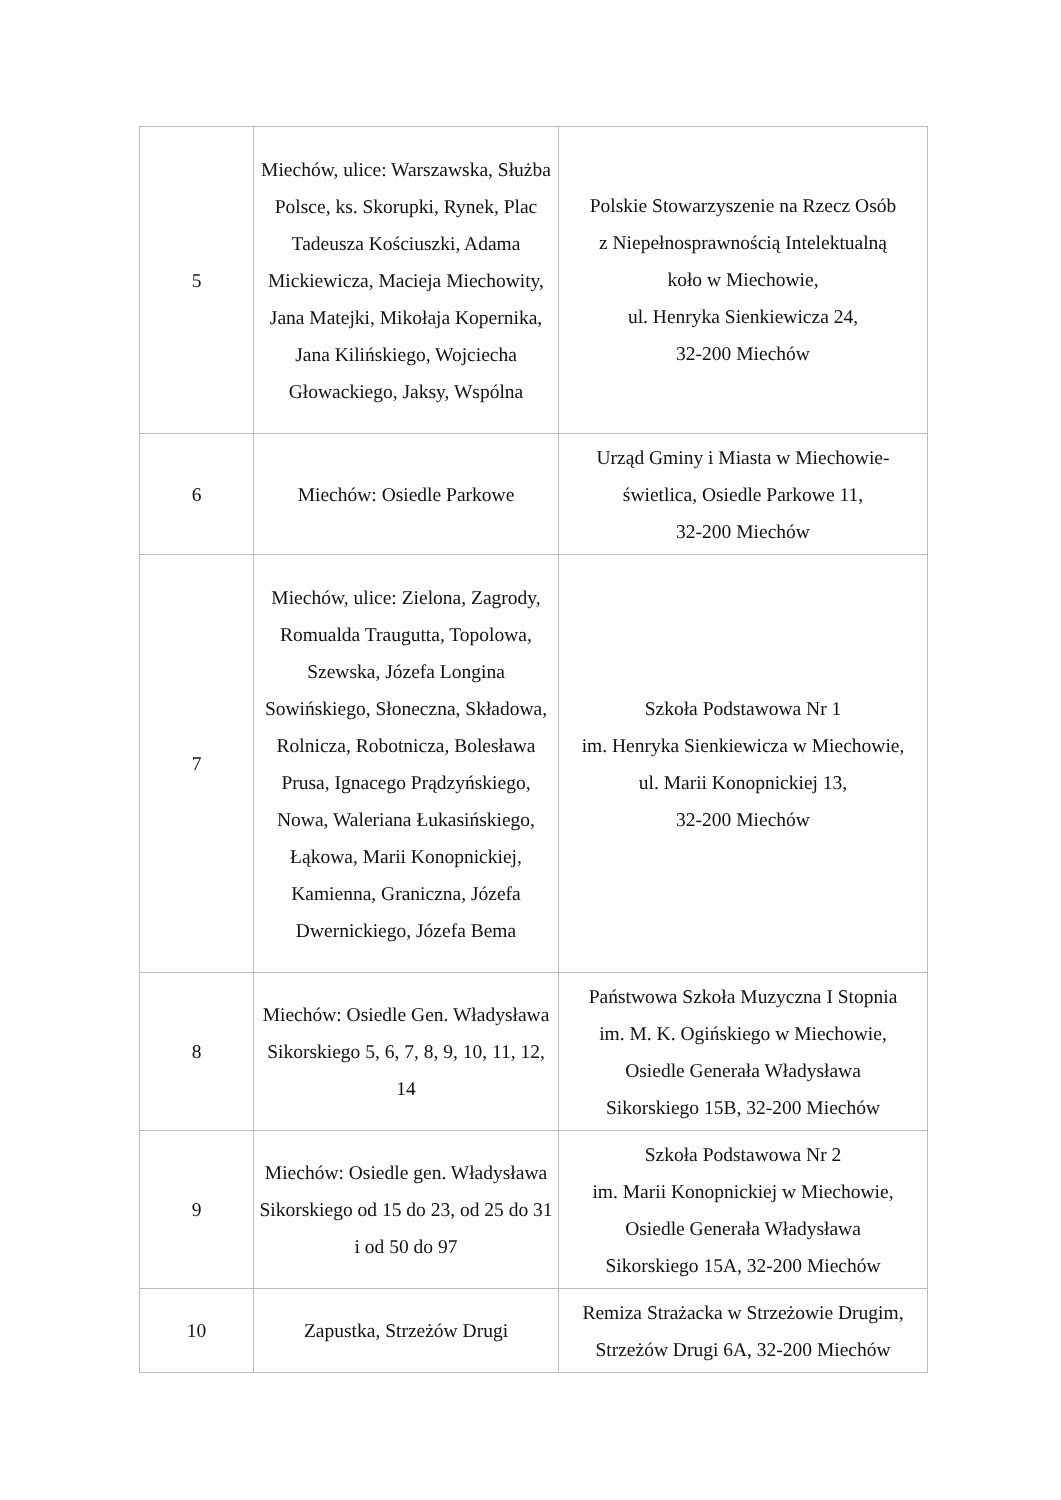| 5 | Miechów, ulice: Warszawska, Służba Polsce, ks. Skorupki, Rynek, Plac Tadeusza Kościuszki, Adama Mickiewicza, Macieja Miechowity, Jana Matejki, Mikołaja Kopernika, Jana Kilińskiego, Wojciecha Głowackiego, Jaksy, Wspólna | Polskie Stowarzyszenie na Rzecz Osób z Niepełnosprawnością Intelektualną koło w Miechowie, ul. Henryka Sienkiewicza 24, 32-200 Miechów |
| 6 | Miechów: Osiedle Parkowe | Urząd Gminy i Miasta w Miechowie- świetlica, Osiedle Parkowe 11, 32-200 Miechów |
| 7 | Miechów, ulice: Zielona, Zagrody, Romualda Traugutta, Topolowa, Szewska, Józefa Longina Sowińskiego, Słoneczna, Składowa, Rolnicza, Robotnicza, Bolesława Prusa, Ignacego Prądzyńskiego, Nowa, Waleriana Łukasińskiego, Łąkowa, Marii Konopnickiej, Kamienna, Graniczna, Józefa Dwernickiego, Józefa Bema | Szkoła Podstawowa Nr 1 im. Henryka Sienkiewicza w Miechowie, ul. Marii Konopnickiej 13, 32-200 Miechów |
| 8 | Miechów: Osiedle Gen. Władysława Sikorskiego 5, 6, 7, 8, 9, 10, 11, 12, 14 | Państwowa Szkoła Muzyczna I Stopnia im. M. K. Ogińskiego w Miechowie, Osiedle Generała Władysława Sikorskiego 15B, 32-200 Miechów |
| 9 | Miechów: Osiedle gen. Władysława Sikorskiego od 15 do 23, od 25 do 31 i od 50 do 97 | Szkoła Podstawowa Nr 2 im. Marii Konopnickiej w Miechowie, Osiedle Generała Władysława Sikorskiego 15A, 32-200 Miechów |
| 10 | Zapustka, Strzeżów Drugi | Remiza Strażacka w Strzeżowie Drugim, Strzeżów Drugi 6A, 32-200 Miechów |